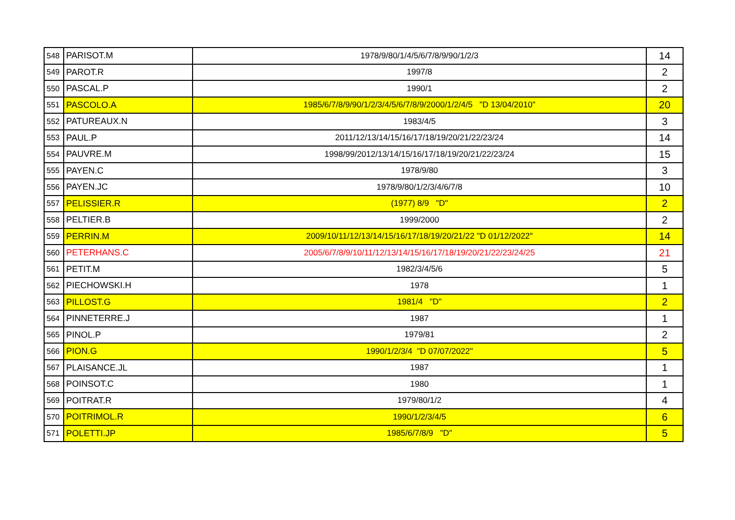| 548 | PARISOT.M | 1978/9/80/1/4/5/6/7/8/9/90/1/2/3 | 14 |
| 549 | PAROT.R | 1997/8 | 2 |
| 550 | PASCAL.P | 1990/1 | 2 |
| 551 | PASCOLO.A | 1985/6/7/8/9/90/1/2/3/4/5/6/7/8/9/2000/1/2/4/5 "D 13/04/2010" | 20 |
| 552 | PATUREAUX.N | 1983/4/5 | 3 |
| 553 | PAUL.P | 2011/12/13/14/15/16/17/18/19/20/21/22/23/24 | 14 |
| 554 | PAUVRE.M | 1998/99/2012/13/14/15/16/17/18/19/20/21/22/23/24 | 15 |
| 555 | PAYEN.C | 1978/9/80 | 3 |
| 556 | PAYEN.JC | 1978/9/80/1/2/3/4/6/7/8 | 10 |
| 557 | PELISSIER.R | (1977) 8/9 "D" | 2 |
| 558 | PELTIER.B | 1999/2000 | 2 |
| 559 | PERRIN.M | 2009/10/11/12/13/14/15/16/17/18/19/20/21/22 "D 01/12/2022" | 14 |
| 560 | PETERHANS.C | 2005/6/7/8/9/10/11/12/13/14/15/16/17/18/19/20/21/22/23/24/25 | 21 |
| 561 | PETIT.M | 1982/3/4/5/6 | 5 |
| 562 | PIECHOWSKI.H | 1978 | 1 |
| 563 | PILLOST.G | 1981/4 "D" | 2 |
| 564 | PINNETERRE.J | 1987 | 1 |
| 565 | PINOL.P | 1979/81 | 2 |
| 566 | PION.G | 1990/1/2/3/4 "D 07/07/2022" | 5 |
| 567 | PLAISANCE.JL | 1987 | 1 |
| 568 | POINSOT.C | 1980 | 1 |
| 569 | POITRAT.R | 1979/80/1/2 | 4 |
| 570 | POITRIMOL.R | 1990/1/2/3/4/5 | 6 |
| 571 | POLETTI.JP | 1985/6/7/8/9 "D" | 5 |